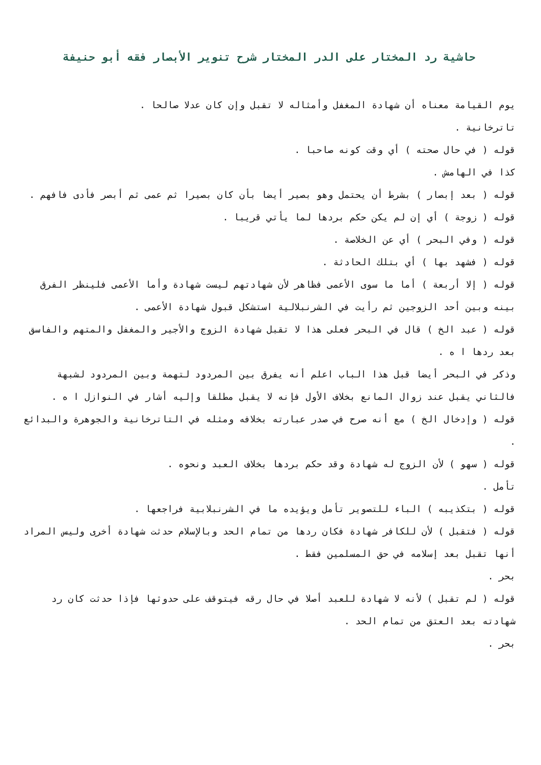حاشية رد المختار على الدر المختار شرح تنوير الأبصار فقه أبو حنيفة
يوم القيامة معناه أن شهادة المغفل وأمثاله لا تقبل وإن كان عدلا صالحا .
تاترخانية .
قوله ( في حال صحته ) أي وقت كونه صاحبا .
كذا في الهامش .
قوله ( بعد إبصار ) بشرط أن يحتمل وهو بصير أيضا بأن كان بصيرا ثم عمى ثم أبصر فأدى فافهم .
قوله ( زوجة ) أي إن لم يكن حكم بردها لما يأتي قريبا .
قوله ( وفي البحر ) أي عن الخلاصة .
قوله ( فشهد بها ) أي بتلك الحادثة .
قوله ( إلا أربعة ) أما ما سوى الأعمى فظاهر لأن شهادتهم ليست شهادة وأما الأعمى فلينظر الفرق بينه وبين أحد الزوجين ثم رأيت في الشرنبلالية استشكل قبول شهادة الأعمى .
قوله ( عبد الخ ) قال في البحر فعلى هذا لا تقبل شهادة الزوج والأجير والمغفل والمتهم والفاسق بعد ردها ا ه .
وذكر في البحر أيضا قبل هذا الباب اعلم أنه يفرق بين المردود لتهمة وبين المردود لشبهة فالثاني يقبل عند زوال المانع بخلاف الأول فإنه لا يقبل مطلقا وإليه أشار في النوازل ا ه .
قوله ( وإدخال الخ ) مع أنه صرح في صدر عبارته بخلافه ومثله في التاترخانية والجوهرة والبدائع .
قوله ( سهو ) لأن الزوج له شهادة وقد حكم بردها بخلاف العبد ونحوه .
تأمل .
قوله ( بتكذيبه ) الباء للتصوير تأمل ويؤيده ما في الشرنبلابية فراجعها .
قوله ( فتقبل ) لأن للكافر شهادة فكان ردها من تمام الحد وبالإسلام حدثت شهادة أخرى وليس المراد أنها تقبل بعد إسلامه في حق المسلمين فقط .
بحر .
قوله ( لم تقبل ) لأنه لا شهادة للعبد أصلا في حال رقه فيتوقف على حدوثها فإذا حدثت كان رد شهادته بعد العتق من تمام الحد .
بحر .